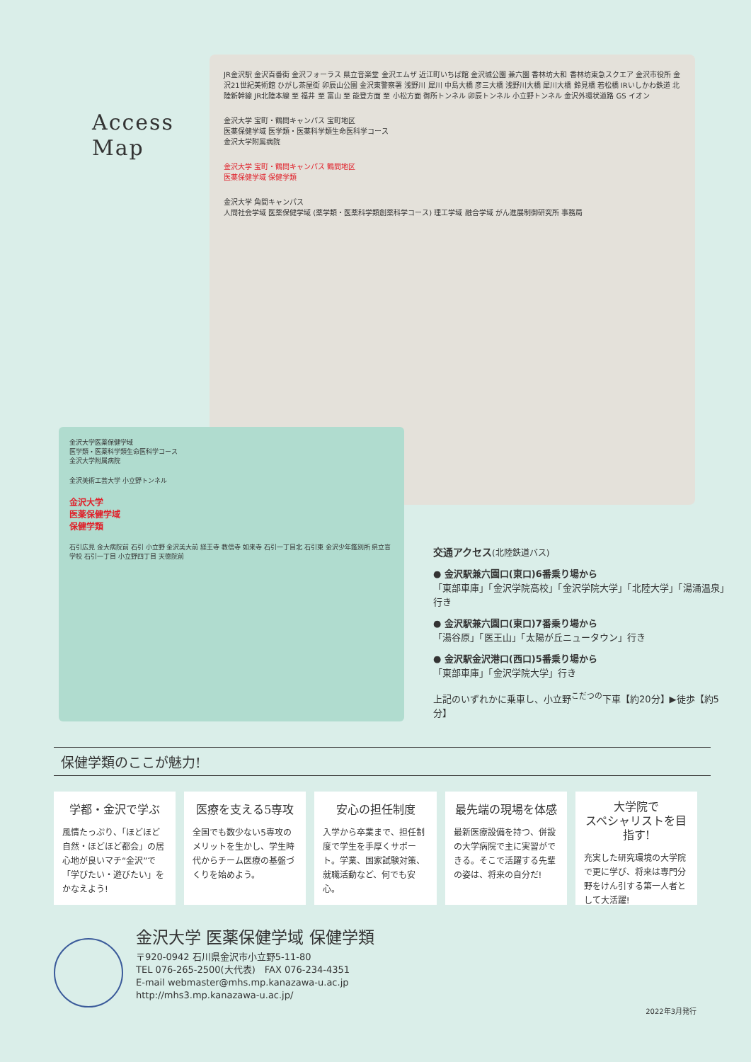Access
Map
JR金沢駅 金沢百番街 金沢フォーラス 県立音楽堂 金沢エムザ 近江町いちば館 金沢城公園 兼六園 香林坊大和 香林坊東急スクエア 金沢市役所 金沢21世紀美術館 ひがし茶屋街 卯辰山公園 金沢東警察署 浅野川 犀川 中島大橋 彦三大橋 浅野川大橋 犀川大橋 鈴見橋 若松橋 IRいしかわ鉄道 北陸新幹線 JR北陸本線 至 福井 至 富山 至 能登方面 至 小松方面 御所トンネル 卯辰トンネル 小立野トンネル 金沢外環状道路 GS イオン
金沢大学 宝町・鶴間キャンパス 宝町地区
医薬保健学域 医学類・医薬科学類生命医科学コース
金沢大学附属病院
金沢大学 宝町・鶴間キャンパス 鶴間地区
医薬保健学域 保健学類
金沢大学 角間キャンパス
人間社会学域 医薬保健学域 (薬学類・医薬科学類創薬科学コース) 理工学域 融合学域 がん進展制御研究所 事務局
金沢大学医薬保健学域
医学類・医薬科学類生命医科学コース
金沢大学附属病院
金沢美術工芸大学 小立野トンネル
金沢大学
医薬保健学域
保健学類
石引広見 金大病院前 石引 小立野 金沢美大前 経王寺 教信寺 如来寺 石引一丁目北 石引東 金沢少年鑑別所 県立盲学校 石引一丁目 小立野四丁目 天徳院前
交通アクセス(北陸鉄道バス)
● 金沢駅兼六園口(東口)6番乗り場から
「東部車庫」「金沢学院高校」「金沢学院大学」「北陸大学」「湯涌温泉」行き
● 金沢駅兼六園口(東口)7番乗り場から
「湯谷原」「医王山」「太陽が丘ニュータウン」行き
● 金沢駅金沢港口(西口)5番乗り場から
「東部車庫」「金沢学院大学」行き
上記のいずれかに乗車し、小立野<sup>こだつの</sup>下車【約20分】▶徒歩【約5分】
保健学類のここが魅力!
学都・金沢で学ぶ
風情たっぷり、「ほどほど自然・ほどほど都会」の居心地が良いマチ“金沢”で「学びたい・遊びたい」をかなえよう!
医療を支える5専攻
全国でも数少ない5専攻のメリットを生かし、学生時代からチーム医療の基盤づくりを始めよう。
安心の担任制度
入学から卒業まで、担任制度で学生を手厚くサポート。学業、国家試験対策、就職活動など、何でも安心。
最先端の現場を体感
最新医療設備を持つ、併設の大学病院で主に実習ができる。そこで活躍する先輩の姿は、将来の自分だ!
大学院で
スペシャリストを目指す!
充実した研究環境の大学院で更に学び、将来は専門分野をけん引する第一人者として大活躍!
金沢大学 医薬保健学域 保健学類
〒920-0942 石川県金沢市小立野5-11-80
TEL 076-265-2500(大代表)　FAX 076-234-4351
E-mail webmaster@mhs.mp.kanazawa-u.ac.jp
http://mhs3.mp.kanazawa-u.ac.jp/
2022年3月発行